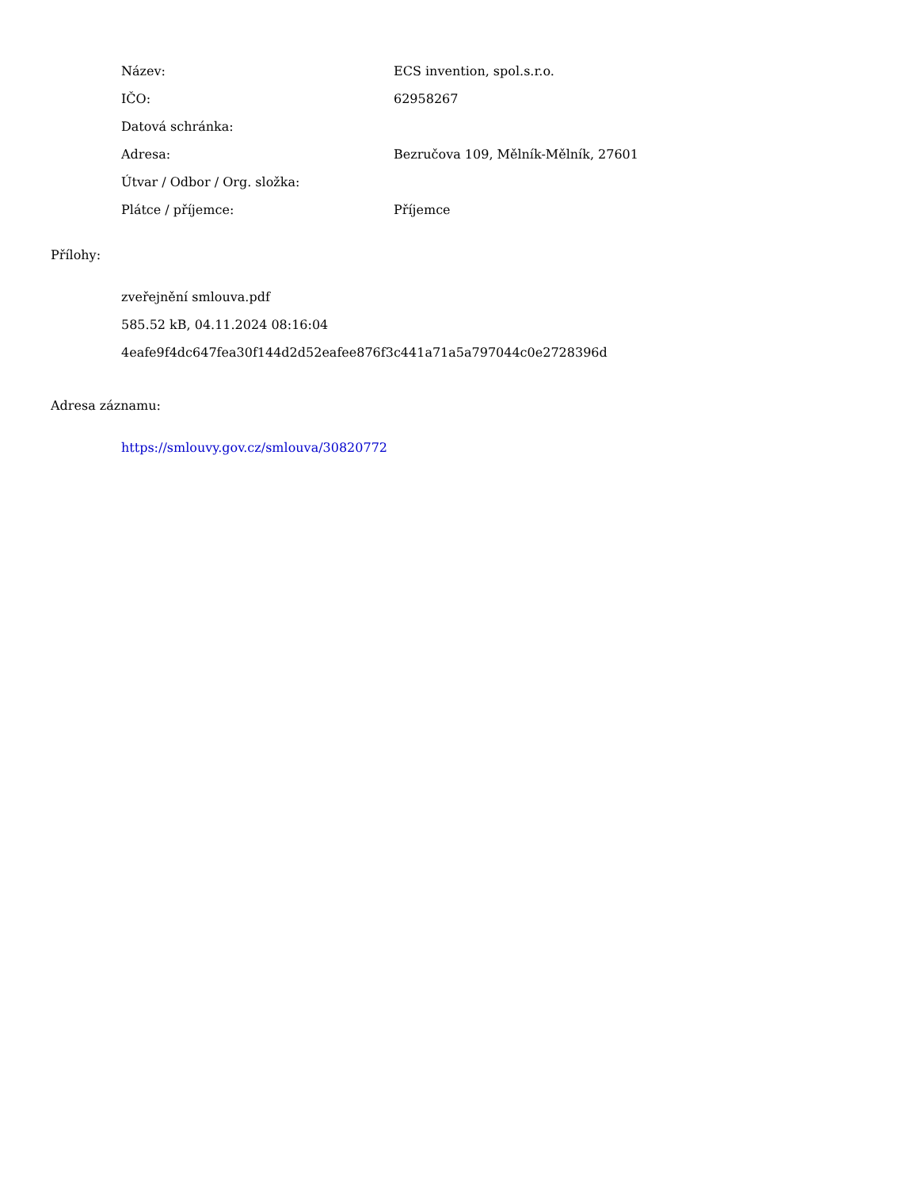| Název: | ECS invention, spol.s.r.o. |
| IČO: | 62958267 |
| Datová schránka: | |
| Adresa: | Bezručova 109, Mělník-Mělník, 27601 |
| Útvar / Odbor / Org. složka: | |
| Plátce / příjemce: | Příjemce |
Přílohy:
zveřejnění smlouva.pdf
585.52 kB, 04.11.2024 08:16:04
4eafe9f4dc647fea30f144d2d52eafee876f3c441a71a5a797044c0e2728396d
Adresa záznamu:
https://smlouvy.gov.cz/smlouva/30820772